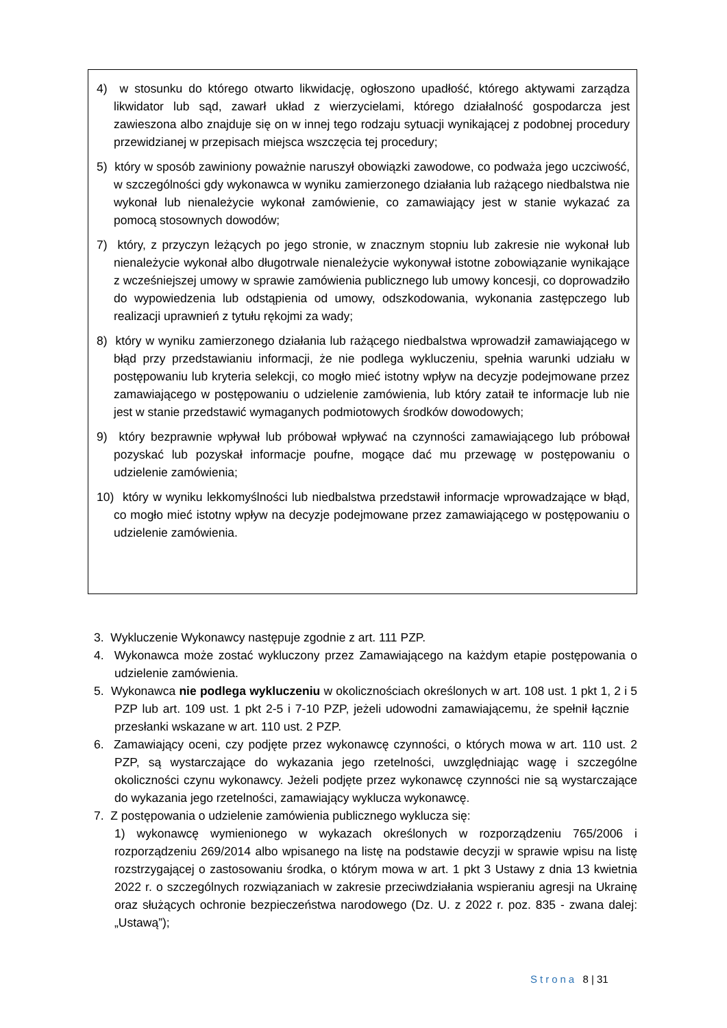4) w stosunku do którego otwarto likwidację, ogłoszono upadłość, którego aktywami zarządza likwidator lub sąd, zawarł układ z wierzycielami, którego działalność gospodarcza jest zawieszona albo znajduje się on w innej tego rodzaju sytuacji wynikającej z podobnej procedury przewidzianej w przepisach miejsca wszczęcia tej procedury;
5) który w sposób zawiniony poważnie naruszył obowiązki zawodowe, co podważa jego uczciwość, w szczególności gdy wykonawca w wyniku zamierzonego działania lub rażącego niedbalstwa nie wykonał lub nienależycie wykonał zamówienie, co zamawiający jest w stanie wykazać za pomocą stosownych dowodów;
7) który, z przyczyn leżących po jego stronie, w znacznym stopniu lub zakresie nie wykonał lub nienależycie wykonał albo długotrwale nienależycie wykonywał istotne zobowiązanie wynikające z wcześniejszej umowy w sprawie zamówienia publicznego lub umowy koncesji, co doprowadziło do wypowiedzenia lub odstąpienia od umowy, odszkodowania, wykonania zastępczego lub realizacji uprawnień z tytułu rękojmi za wady;
8) który w wyniku zamierzonego działania lub rażącego niedbalstwa wprowadził zamawiającego w błąd przy przedstawianiu informacji, że nie podlega wykluczeniu, spełnia warunki udziału w postępowaniu lub kryteria selekcji, co mogło mieć istotny wpływ na decyzje podejmowane przez zamawiającego w postępowaniu o udzielenie zamówienia, lub który zataił te informacje lub nie jest w stanie przedstawić wymaganych podmiotowych środków dowodowych;
9) który bezprawnie wpływał lub próbował wpływać na czynności zamawiającego lub próbował pozyskać lub pozyskał informacje poufne, mogące dać mu przewagę w postępowaniu o udzielenie zamówienia;
10) który w wyniku lekkomyślności lub niedbalstwa przedstawił informacje wprowadzające w błąd, co mogło mieć istotny wpływ na decyzje podejmowane przez zamawiającego w postępowaniu o udzielenie zamówienia.
3. Wykluczenie Wykonawcy następuje zgodnie z art. 111 PZP.
4. Wykonawca może zostać wykluczony przez Zamawiającego na każdym etapie postępowania o udzielenie zamówienia.
5. Wykonawca nie podlega wykluczeniu w okolicznościach określonych w art. 108 ust. 1 pkt 1, 2 i 5 PZP lub art. 109 ust. 1 pkt 2-5 i 7-10 PZP, jeżeli udowodni zamawiającemu, że spełnił łącznie przesłanki wskazane w art. 110 ust. 2 PZP.
6. Zamawiający oceni, czy podjęte przez wykonawcę czynności, o których mowa w art. 110 ust. 2 PZP, są wystarczające do wykazania jego rzetelności, uwzględniając wagę i szczególne okoliczności czynu wykonawcy. Jeżeli podjęte przez wykonawcę czynności nie są wystarczające do wykazania jego rzetelności, zamawiający wyklucza wykonawcę.
7. Z postępowania o udzielenie zamówienia publicznego wyklucza się:
1) wykonawcę wymienionego w wykazach określonych w rozporządzeniu 765/2006 i rozporządzeniu 269/2014 albo wpisanego na listę na podstawie decyzji w sprawie wpisu na listę rozstrzygającej o zastosowaniu środka, o którym mowa w art. 1 pkt 3 Ustawy z dnia 13 kwietnia 2022 r. o szczególnych rozwiązaniach w zakresie przeciwdziałania wspieraniu agresji na Ukrainę oraz służących ochronie bezpieczeństwa narodowego (Dz. U. z 2022 r. poz. 835 - zwana dalej: „Ustawą”);
Strona 8 | 31